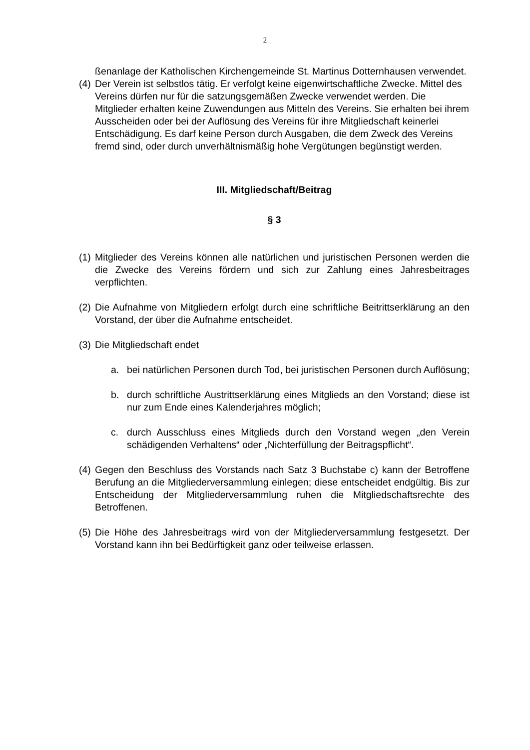2
ßenanlage der Katholischen Kirchengemeinde St. Martinus Dotternhausen verwendet.
(4)
Der Verein ist selbstlos tätig. Er verfolgt keine eigenwirtschaftliche Zwecke. Mittel des Vereins dürfen nur für die satzungsgemäßen Zwecke verwendet werden. Die Mitglieder erhalten keine Zuwendungen aus Mitteln des Vereins. Sie erhalten bei ihrem Ausscheiden oder bei der Auflösung des Vereins für ihre Mitgliedschaft keinerlei Entschädigung. Es darf keine Person durch Ausgaben, die dem Zweck des Vereins fremd sind, oder durch unverhältnismäßig hohe Vergütungen begünstigt werden.
III. Mitgliedschaft/Beitrag
§ 3
(1)
Mitglieder des Vereins können alle natürlichen und juristischen Personen werden die die Zwecke des Vereins fördern und sich zur Zahlung eines Jahresbeitrages verpflichten.
(2)
Die Aufnahme von Mitgliedern erfolgt durch eine schriftliche Beitrittserklärung an den Vorstand, der über die Aufnahme entscheidet.
(3)
Die Mitgliedschaft endet
a. bei natürlichen Personen durch Tod, bei juristischen Personen durch Auflösung;
b. durch schriftliche Austrittserklärung eines Mitglieds an den Vorstand; diese ist nur zum Ende eines Kalenderjahres möglich;
c. durch Ausschluss eines Mitglieds durch den Vorstand wegen „den Verein schädigenden Verhaltens“ oder „Nichterfüllung der Beitragspflicht“.
(4)
Gegen den Beschluss des Vorstands nach Satz 3 Buchstabe c) kann der Betroffene Berufung an die Mitgliederversammlung einlegen; diese entscheidet endgültig. Bis zur Entscheidung der Mitgliederversammlung ruhen die Mitgliedschaftsrechte des Betroffenen.
(5)
Die Höhe des Jahresbeitrags wird von der Mitgliederversammlung festgesetzt. Der Vorstand kann ihn bei Bedürftigkeit ganz oder teilweise erlassen.